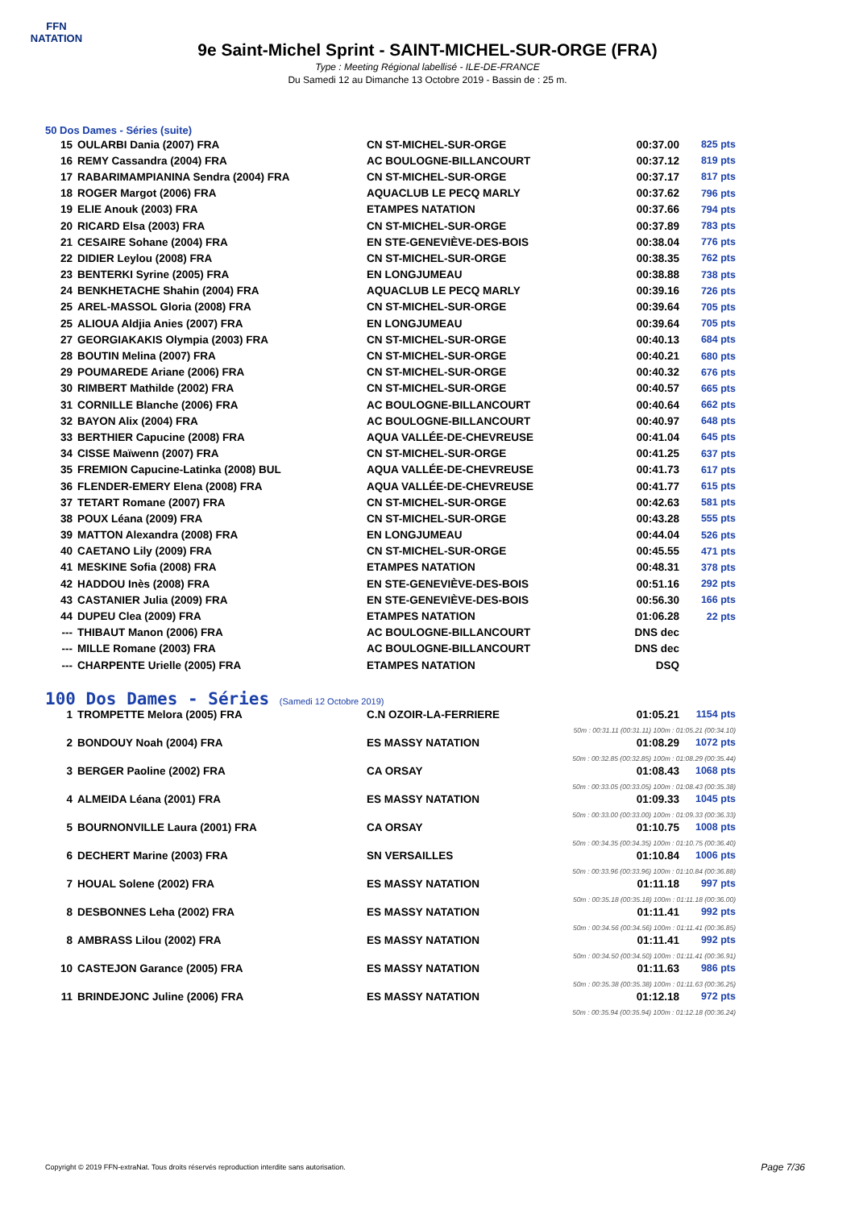FFN
NATATION
9e Saint-Michel Sprint - SAINT-MICHEL-SUR-ORGE (FRA)
Type : Meeting Régional labellisé - ILE-DE-FRANCE
Du Samedi 12 au Dimanche 13 Octobre 2019 - Bassin de : 25 m.
50 Dos Dames - Séries (suite)
| 15 | OULARBI Dania (2007) FRA | CN ST-MICHEL-SUR-ORGE | 00:37.00 | 825 pts |
| 16 | REMY Cassandra (2004) FRA | AC BOULOGNE-BILLANCOURT | 00:37.12 | 819 pts |
| 17 | RABARIMAMPIANINA Sendra (2004) FRA | CN ST-MICHEL-SUR-ORGE | 00:37.17 | 817 pts |
| 18 | ROGER Margot (2006) FRA | AQUACLUB LE PECQ MARLY | 00:37.62 | 796 pts |
| 19 | ELIE Anouk (2003) FRA | ETAMPES NATATION | 00:37.66 | 794 pts |
| 20 | RICARD Elsa (2003) FRA | CN ST-MICHEL-SUR-ORGE | 00:37.89 | 783 pts |
| 21 | CESAIRE Sohane (2004) FRA | EN STE-GENEVIÈVE-DES-BOIS | 00:38.04 | 776 pts |
| 22 | DIDIER Leylou (2008) FRA | CN ST-MICHEL-SUR-ORGE | 00:38.35 | 762 pts |
| 23 | BENTERKI Syrine (2005) FRA | EN LONGJUMEAU | 00:38.88 | 738 pts |
| 24 | BENKHETACHE Shahin (2004) FRA | AQUACLUB LE PECQ MARLY | 00:39.16 | 726 pts |
| 25 | AREL-MASSOL Gloria (2008) FRA | CN ST-MICHEL-SUR-ORGE | 00:39.64 | 705 pts |
| 25 | ALIOUA Aldjia Anies (2007) FRA | EN LONGJUMEAU | 00:39.64 | 705 pts |
| 27 | GEORGIAKAKIS Olympia (2003) FRA | CN ST-MICHEL-SUR-ORGE | 00:40.13 | 684 pts |
| 28 | BOUTIN Melina (2007) FRA | CN ST-MICHEL-SUR-ORGE | 00:40.21 | 680 pts |
| 29 | POUMAREDE Ariane (2006) FRA | CN ST-MICHEL-SUR-ORGE | 00:40.32 | 676 pts |
| 30 | RIMBERT Mathilde (2002) FRA | CN ST-MICHEL-SUR-ORGE | 00:40.57 | 665 pts |
| 31 | CORNILLE Blanche (2006) FRA | AC BOULOGNE-BILLANCOURT | 00:40.64 | 662 pts |
| 32 | BAYON Alix (2004) FRA | AC BOULOGNE-BILLANCOURT | 00:40.97 | 648 pts |
| 33 | BERTHIER Capucine (2008) FRA | AQUA VALLÉE-DE-CHEVREUSE | 00:41.04 | 645 pts |
| 34 | CISSE Maïwenn (2007) FRA | CN ST-MICHEL-SUR-ORGE | 00:41.25 | 637 pts |
| 35 | FREMION Capucine-Latinka (2008) BUL | AQUA VALLÉE-DE-CHEVREUSE | 00:41.73 | 617 pts |
| 36 | FLENDER-EMERY Elena (2008) FRA | AQUA VALLÉE-DE-CHEVREUSE | 00:41.77 | 615 pts |
| 37 | TETART Romane (2007) FRA | CN ST-MICHEL-SUR-ORGE | 00:42.63 | 581 pts |
| 38 | POUX Léana (2009) FRA | CN ST-MICHEL-SUR-ORGE | 00:43.28 | 555 pts |
| 39 | MATTON Alexandra (2008) FRA | EN LONGJUMEAU | 00:44.04 | 526 pts |
| 40 | CAETANO Lily (2009) FRA | CN ST-MICHEL-SUR-ORGE | 00:45.55 | 471 pts |
| 41 | MESKINE Sofia (2008) FRA | ETAMPES NATATION | 00:48.31 | 378 pts |
| 42 | HADDOU Inès (2008) FRA | EN STE-GENEVIÈVE-DES-BOIS | 00:51.16 | 292 pts |
| 43 | CASTANIER Julia (2009) FRA | EN STE-GENEVIÈVE-DES-BOIS | 00:56.30 | 166 pts |
| 44 | DUPEU Clea (2009) FRA | ETAMPES NATATION | 01:06.28 | 22 pts |
| --- | THIBAUT Manon (2006) FRA | AC BOULOGNE-BILLANCOURT | DNS dec | |
| --- | MILLE Romane (2003) FRA | AC BOULOGNE-BILLANCOURT | DNS dec | |
| --- | CHARPENTE Urielle (2005) FRA | ETAMPES NATATION | DSQ | |
100 Dos Dames - Séries (Samedi 12 Octobre 2019)
| 1 | TROMPETTE Melora (2005) FRA | C.N OZOIR-LA-FERRIERE | 01:05.21 | 1154 pts |
| 50m : 00:31.11 (00:31.11) 100m : 01:05.21 (00:34.10) | | | | |
| 2 | BONDOUY Noah (2004) FRA | ES MASSY NATATION | 01:08.29 | 1072 pts |
| 50m : 00:32.85 (00:32.85) 100m : 01:08.29 (00:35.44) | | | | |
| 3 | BERGER Paoline (2002) FRA | CA ORSAY | 01:08.43 | 1068 pts |
| 50m : 00:33.05 (00:33.05) 100m : 01:08.43 (00:35.38) | | | | |
| 4 | ALMEIDA Léana (2001) FRA | ES MASSY NATATION | 01:09.33 | 1045 pts |
| 50m : 00:33.00 (00:33.00) 100m : 01:09.33 (00:36.33) | | | | |
| 5 | BOURNONVILLE Laura (2001) FRA | CA ORSAY | 01:10.75 | 1008 pts |
| 50m : 00:34.35 (00:34.35) 100m : 01:10.75 (00:36.40) | | | | |
| 6 | DECHERT Marine (2003) FRA | SN VERSAILLES | 01:10.84 | 1006 pts |
| 50m : 00:33.96 (00:33.96) 100m : 01:10.84 (00:36.88) | | | | |
| 7 | HOUAL Solene (2002) FRA | ES MASSY NATATION | 01:11.18 | 997 pts |
| 50m : 00:35.18 (00:35.18) 100m : 01:11.18 (00:36.00) | | | | |
| 8 | DESBONNES Leha (2002) FRA | ES MASSY NATATION | 01:11.41 | 992 pts |
| 50m : 00:34.56 (00:34.56) 100m : 01:11.41 (00:36.85) | | | | |
| 8 | AMBRASS Lilou (2002) FRA | ES MASSY NATATION | 01:11.41 | 992 pts |
| 50m : 00:34.50 (00:34.50) 100m : 01:11.41 (00:36.91) | | | | |
| 10 | CASTEJON Garance (2005) FRA | ES MASSY NATATION | 01:11.63 | 986 pts |
| 50m : 00:35.38 (00:35.38) 100m : 01:11.63 (00:36.25) | | | | |
| 11 | BRINDEJONC Juline (2006) FRA | ES MASSY NATATION | 01:12.18 | 972 pts |
| 50m : 00:35.94 (00:35.94) 100m : 01:12.18 (00:36.24) | | | | |
Copyright © 2019 FFN-extraNat. Tous droits réservés reproduction interdite sans autorisation.
Page 7/36